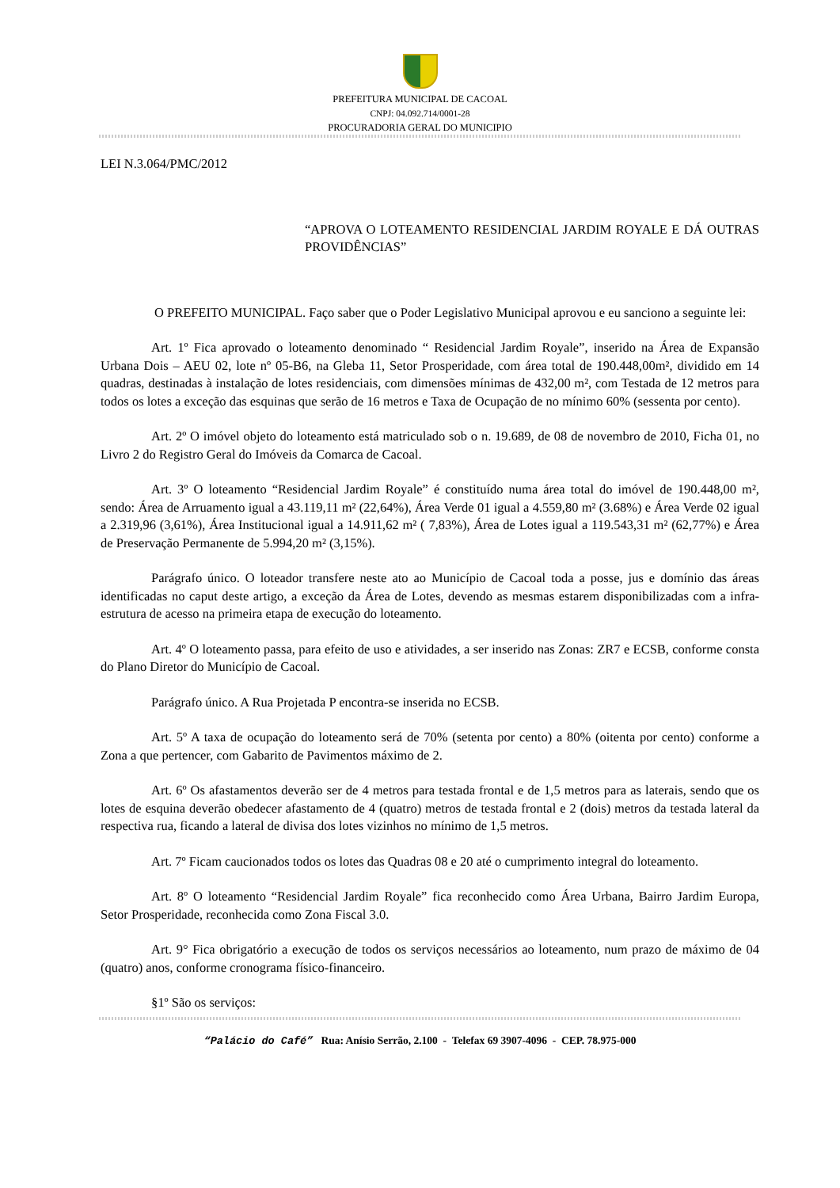PREFEITURA MUNICIPAL DE CACOAL
CNPJ: 04.092.714/0001-28
PROCURADORIA GERAL DO MUNICIPIO
LEI N.3.064/PMC/2012
“APROVA O LOTEAMENTO RESIDENCIAL JARDIM ROYALE E DÁ OUTRAS PROVIDÊNCIAS”
O PREFEITO MUNICIPAL. Faço saber que o Poder Legislativo Municipal aprovou e eu sanciono a seguinte lei:
Art. 1º Fica aprovado o loteamento denominado “ Residencial Jardim Royale”, inserido na Área de Expansão Urbana Dois – AEU 02, lote nº 05-B6, na Gleba 11, Setor Prosperidade, com área total de 190.448,00m², dividido em 14 quadras, destinadas à instalação de lotes residenciais, com dimensões mínimas de 432,00 m², com Testada de 12 metros para todos os lotes a exceção das esquinas que serão de 16 metros e Taxa de Ocupação de no mínimo 60% (sessenta por cento).
Art. 2º O imóvel objeto do loteamento está matriculado sob o n. 19.689, de 08 de novembro de 2010, Ficha 01, no Livro 2 do Registro Geral do Imóveis da Comarca de Cacoal.
Art. 3º O loteamento “Residencial Jardim Royale” é constituído numa área total do imóvel de 190.448,00 m², sendo: Área de Arruamento igual a 43.119,11 m² (22,64%), Área Verde 01 igual a 4.559,80 m² (3.68%) e Área Verde 02 igual a 2.319,96 (3,61%), Área Institucional igual a 14.911,62 m² ( 7,83%), Área de Lotes igual a 119.543,31 m² (62,77%) e Área de Preservação Permanente de 5.994,20 m² (3,15%).
Parágrafo único. O loteador transfere neste ato ao Município de Cacoal toda a posse, jus e domínio das áreas identificadas no caput deste artigo, a exceção da Área de Lotes, devendo as mesmas estarem disponibilizadas com a infra-estrutura de acesso na primeira etapa de execução do loteamento.
Art. 4º O loteamento passa, para efeito de uso e atividades, a ser inserido nas Zonas: ZR7 e ECSB, conforme consta do Plano Diretor do Município de Cacoal.
Parágrafo único. A Rua Projetada P encontra-se inserida no ECSB.
Art. 5º A taxa de ocupação do loteamento será de 70% (setenta por cento) a 80% (oitenta por cento) conforme a Zona a que pertencer, com Gabarito de Pavimentos máximo de 2.
Art. 6º Os afastamentos deverão ser de 4 metros para testada frontal e de 1,5 metros para as laterais, sendo que os lotes de esquina deverão obedecer afastamento de 4 (quatro) metros de testada frontal e 2 (dois) metros da testada lateral da respectiva rua, ficando a lateral de divisa dos lotes vizinhos no mínimo de 1,5 metros.
Art. 7º Ficam caucionados todos os lotes das Quadras 08 e 20 até o cumprimento integral do loteamento.
Art. 8º O loteamento “Residencial Jardim Royale” fica reconhecido como Área Urbana, Bairro Jardim Europa, Setor Prosperidade, reconhecida como Zona Fiscal 3.0.
Art. 9° Fica obrigatório a execução de todos os serviços necessários ao loteamento, num prazo de máximo de 04 (quatro) anos, conforme cronograma físico-financeiro.
§1º São os serviços:
“Palácio do Café” Rua: Anísio Serrão, 2.100 - Telefax 69 3907-4096 - CEP. 78.975-000